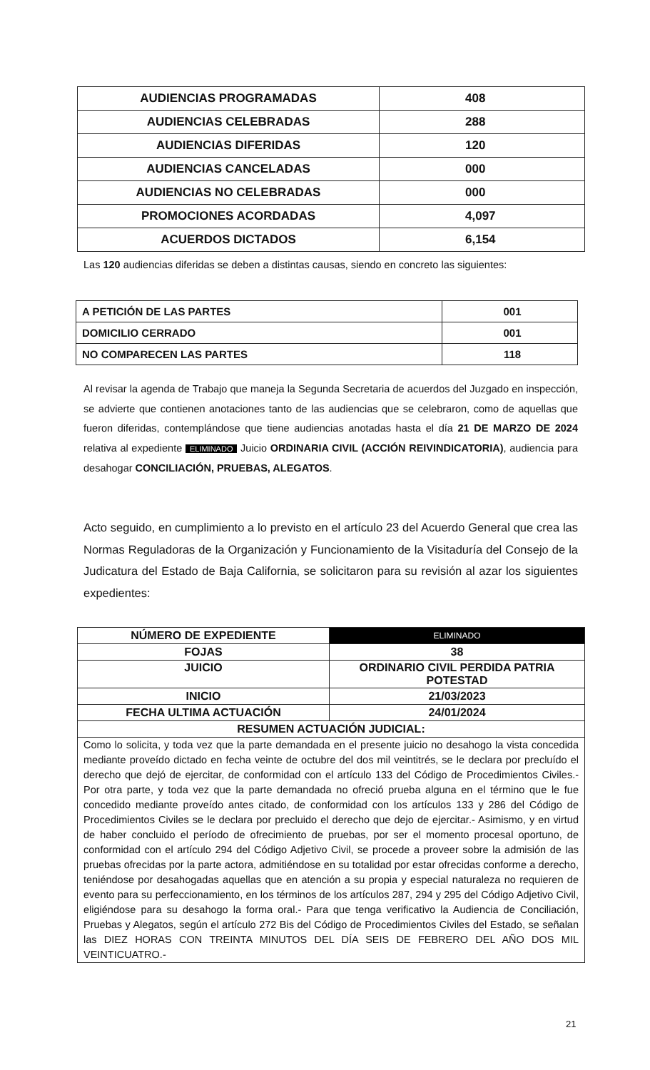| AUDIENCIAS PROGRAMADAS | 408 |
| AUDIENCIAS CELEBRADAS | 288 |
| AUDIENCIAS DIFERIDAS | 120 |
| AUDIENCIAS CANCELADAS | 000 |
| AUDIENCIAS NO CELEBRADAS | 000 |
| PROMOCIONES ACORDADAS | 4,097 |
| ACUERDOS DICTADOS | 6,154 |
Las 120 audiencias diferidas se deben a distintas causas, siendo en concreto las siguientes:
| A PETICIÓN DE LAS PARTES | 001 |
| DOMICILIO CERRADO | 001 |
| NO COMPARECEN LAS PARTES | 118 |
Al revisar la agenda de Trabajo que maneja la Segunda Secretaria de acuerdos del Juzgado en inspección, se advierte que contienen anotaciones tanto de las audiencias que se celebraron, como de aquellas que fueron diferidas, contemplándose que tiene audiencias anotadas hasta el día 21 DE MARZO DE 2024 relativa al expediente ELIMINADO Juicio ORDINARIA CIVIL (ACCIÓN REIVINDICATORIA), audiencia para desahogar CONCILIACIÓN, PRUEBAS, ALEGATOS.
Acto seguido, en cumplimiento a lo previsto en el artículo 23 del Acuerdo General que crea las Normas Reguladoras de la Organización y Funcionamiento de la Visitaduría del Consejo de la Judicatura del Estado de Baja California, se solicitaron para su revisión al azar los siguientes expedientes:
| NÚMERO DE EXPEDIENTE | ELIMINADO |
| FOJAS | 38 |
| JUICIO | ORDINARIO CIVIL PERDIDA PATRIA POTESTAD |
| INICIO | 21/03/2023 |
| FECHA ULTIMA ACTUACIÓN | 24/01/2024 |
| RESUMEN ACTUACIÓN JUDICIAL: | |
| Como lo solicita, y toda vez que la parte demandada en el presente juicio no desahogo la vista concedida mediante proveído dictado en fecha veinte de octubre del dos mil veintitrés, se le declara por precluído el derecho que dejó de ejercitar, de conformidad con el artículo 133 del Código de Procedimientos Civiles.- Por otra parte, y toda vez que la parte demandada no ofreció prueba alguna en el término que le fue concedido mediante proveído antes citado, de conformidad con los artículos 133 y 286 del Código de Procedimientos Civiles se le declara por precluido el derecho que dejo de ejercitar.- Asimismo, y en virtud de haber concluido el período de ofrecimiento de pruebas, por ser el momento procesal oportuno, de conformidad con el artículo 294 del Código Adjetivo Civil, se procede a proveer sobre la admisión de las pruebas ofrecidas por la parte actora, admitiéndose en su totalidad por estar ofrecidas conforme a derecho, teniéndose por desahogadas aquellas que en atención a su propia y especial naturaleza no requieren de evento para su perfeccionamiento, en los términos de los artículos 287, 294 y 295 del Código Adjetivo Civil, eligiéndose para su desahogo la forma oral.- Para que tenga verificativo la Audiencia de Conciliación, Pruebas y Alegatos, según el artículo 272 Bis del Código de Procedimientos Civiles del Estado, se señalan las DIEZ HORAS CON TREINTA MINUTOS DEL DÍA SEIS DE FEBRERO DEL AÑO DOS MIL VEINTICUATRO.- | |
21